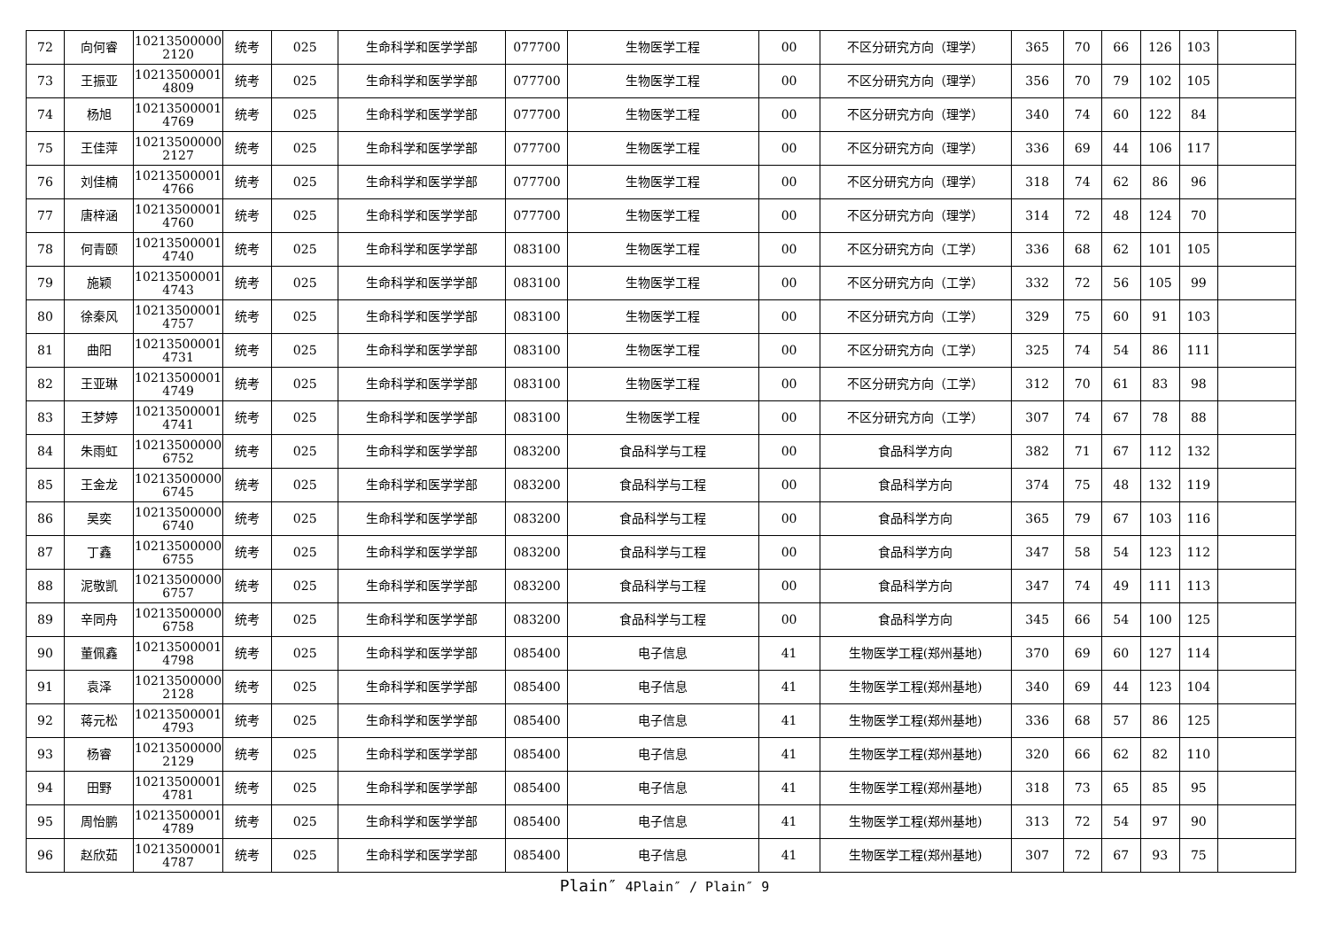| 72 | 向何睿 | 10213500000 2120 | 统考 | 025 | 生命科学和医学学部 | 077700 | 生物医学工程 | 00 | 不区分研究方向（理学） | 365 | 70 | 66 | 126 | 103 | |
| 73 | 王振亚 | 10213500001 4809 | 统考 | 025 | 生命科学和医学学部 | 077700 | 生物医学工程 | 00 | 不区分研究方向（理学） | 356 | 70 | 79 | 102 | 105 | |
| 74 | 杨旭 | 10213500001 4769 | 统考 | 025 | 生命科学和医学学部 | 077700 | 生物医学工程 | 00 | 不区分研究方向（理学） | 340 | 74 | 60 | 122 | 84 | |
| 75 | 王佳萍 | 10213500000 2127 | 统考 | 025 | 生命科学和医学学部 | 077700 | 生物医学工程 | 00 | 不区分研究方向（理学） | 336 | 69 | 44 | 106 | 117 | |
| 76 | 刘佳楠 | 10213500001 4766 | 统考 | 025 | 生命科学和医学学部 | 077700 | 生物医学工程 | 00 | 不区分研究方向（理学） | 318 | 74 | 62 | 86 | 96 | |
| 77 | 唐梓涵 | 10213500001 4760 | 统考 | 025 | 生命科学和医学学部 | 077700 | 生物医学工程 | 00 | 不区分研究方向（理学） | 314 | 72 | 48 | 124 | 70 | |
| 78 | 何青颐 | 10213500001 4740 | 统考 | 025 | 生命科学和医学学部 | 083100 | 生物医学工程 | 00 | 不区分研究方向（工学） | 336 | 68 | 62 | 101 | 105 | |
| 79 | 施颖 | 10213500001 4743 | 统考 | 025 | 生命科学和医学学部 | 083100 | 生物医学工程 | 00 | 不区分研究方向（工学） | 332 | 72 | 56 | 105 | 99 | |
| 80 | 徐秦风 | 10213500001 4757 | 统考 | 025 | 生命科学和医学学部 | 083100 | 生物医学工程 | 00 | 不区分研究方向（工学） | 329 | 75 | 60 | 91 | 103 | |
| 81 | 曲阳 | 10213500001 4731 | 统考 | 025 | 生命科学和医学学部 | 083100 | 生物医学工程 | 00 | 不区分研究方向（工学） | 325 | 74 | 54 | 86 | 111 | |
| 82 | 王亚琳 | 10213500001 4749 | 统考 | 025 | 生命科学和医学学部 | 083100 | 生物医学工程 | 00 | 不区分研究方向（工学） | 312 | 70 | 61 | 83 | 98 | |
| 83 | 王梦婷 | 10213500001 4741 | 统考 | 025 | 生命科学和医学学部 | 083100 | 生物医学工程 | 00 | 不区分研究方向（工学） | 307 | 74 | 67 | 78 | 88 | |
| 84 | 朱雨虹 | 10213500000 6752 | 统考 | 025 | 生命科学和医学学部 | 083200 | 食品科学与工程 | 00 | 食品科学方向 | 382 | 71 | 67 | 112 | 132 | |
| 85 | 王金龙 | 10213500000 6745 | 统考 | 025 | 生命科学和医学学部 | 083200 | 食品科学与工程 | 00 | 食品科学方向 | 374 | 75 | 48 | 132 | 119 | |
| 86 | 吴奕 | 10213500000 6740 | 统考 | 025 | 生命科学和医学学部 | 083200 | 食品科学与工程 | 00 | 食品科学方向 | 365 | 79 | 67 | 103 | 116 | |
| 87 | 丁鑫 | 10213500000 6755 | 统考 | 025 | 生命科学和医学学部 | 083200 | 食品科学与工程 | 00 | 食品科学方向 | 347 | 58 | 54 | 123 | 112 | |
| 88 | 泥敬凯 | 10213500000 6757 | 统考 | 025 | 生命科学和医学学部 | 083200 | 食品科学与工程 | 00 | 食品科学方向 | 347 | 74 | 49 | 111 | 113 | |
| 89 | 辛同舟 | 10213500000 6758 | 统考 | 025 | 生命科学和医学学部 | 083200 | 食品科学与工程 | 00 | 食品科学方向 | 345 | 66 | 54 | 100 | 125 | |
| 90 | 董佩鑫 | 10213500001 4798 | 统考 | 025 | 生命科学和医学学部 | 085400 | 电子信息 | 41 | 生物医学工程(郑州基地) | 370 | 69 | 60 | 127 | 114 | |
| 91 | 袁泽 | 10213500000 2128 | 统考 | 025 | 生命科学和医学学部 | 085400 | 电子信息 | 41 | 生物医学工程(郑州基地) | 340 | 69 | 44 | 123 | 104 | |
| 92 | 蒋元松 | 10213500001 4793 | 统考 | 025 | 生命科学和医学学部 | 085400 | 电子信息 | 41 | 生物医学工程(郑州基地) | 336 | 68 | 57 | 86 | 125 | |
| 93 | 杨睿 | 10213500000 2129 | 统考 | 025 | 生命科学和医学学部 | 085400 | 电子信息 | 41 | 生物医学工程(郑州基地) | 320 | 66 | 62 | 82 | 110 | |
| 94 | 田野 | 10213500001 4781 | 统考 | 025 | 生命科学和医学学部 | 085400 | 电子信息 | 41 | 生物医学工程(郑州基地) | 318 | 73 | 65 | 85 | 95 | |
| 95 | 周怡鹏 | 10213500001 4789 | 统考 | 025 | 生命科学和医学学部 | 085400 | 电子信息 | 41 | 生物医学工程(郑州基地) | 313 | 72 | 54 | 97 | 90 | |
| 96 | 赵欣茹 | 10213500001 4787 | 统考 | 025 | 生命科学和医学学部 | 085400 | 电子信息 | 41 | 生物医学工程(郑州基地) | 307 | 72 | 67 | 93 | 75 | |
Plain″ 4Plain″ / Plain″ 9